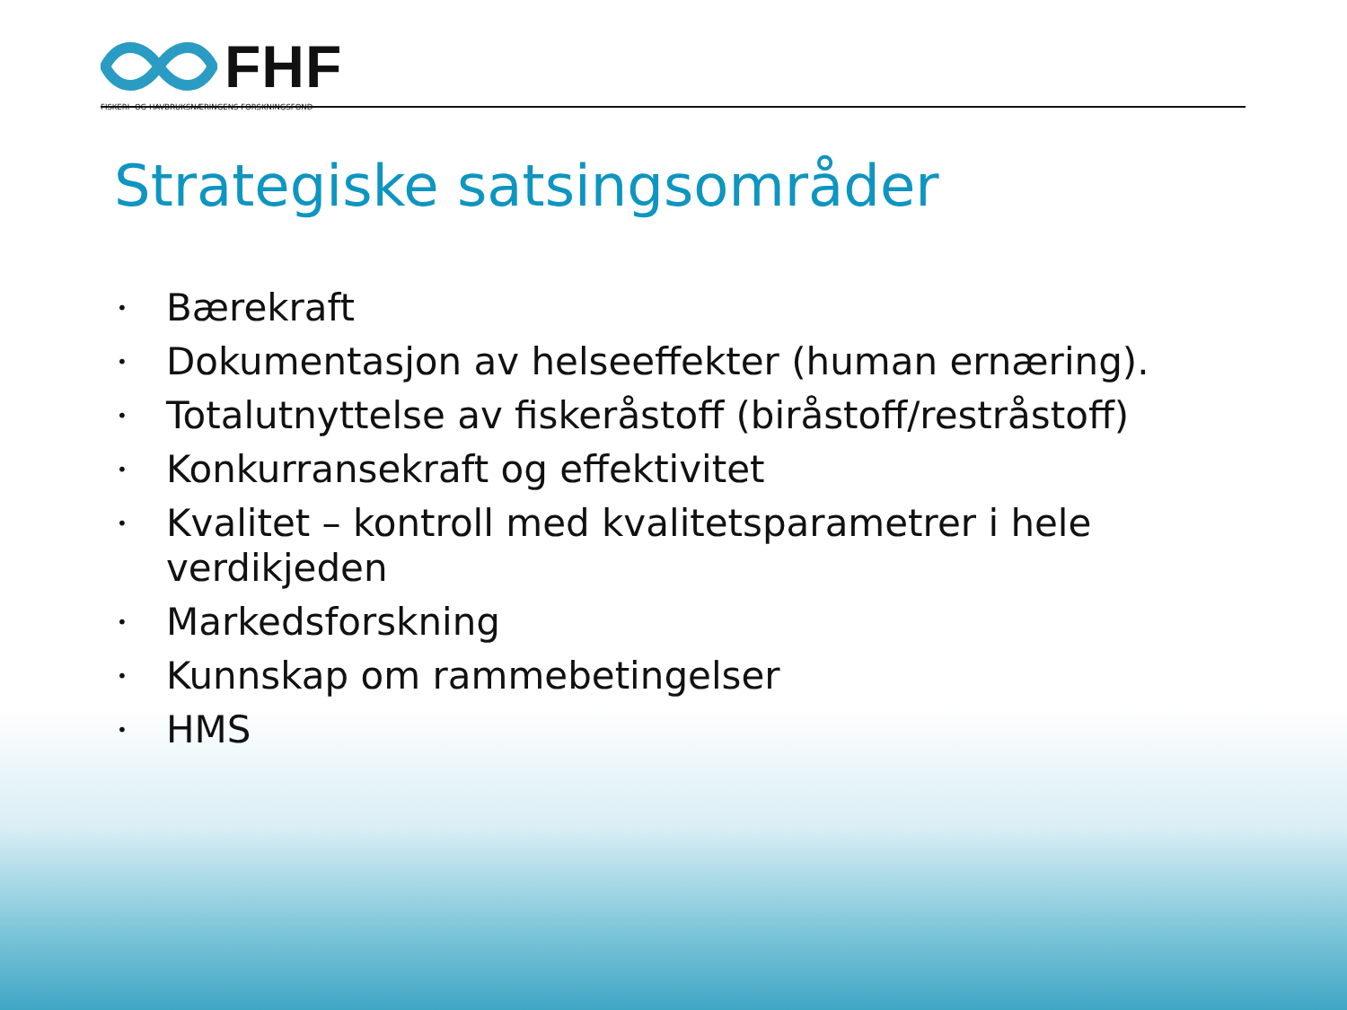FHF
FISKERI- OG HAVBRUKSNÆRINGENS FORSKNINGSFOND
Strategiske satsingsområder
• Bærekraft
• Dokumentasjon av helseeffekter (human ernæring).
• Totalutnyttelse av fiskeråstoff (biråstoff/restråstoff)
• Konkurransekraft og effektivitet
• Kvalitet – kontroll med kvalitetsparametrer i hele verdikjeden
• Markedsforskning
• Kunnskap om rammebetingelser
• HMS